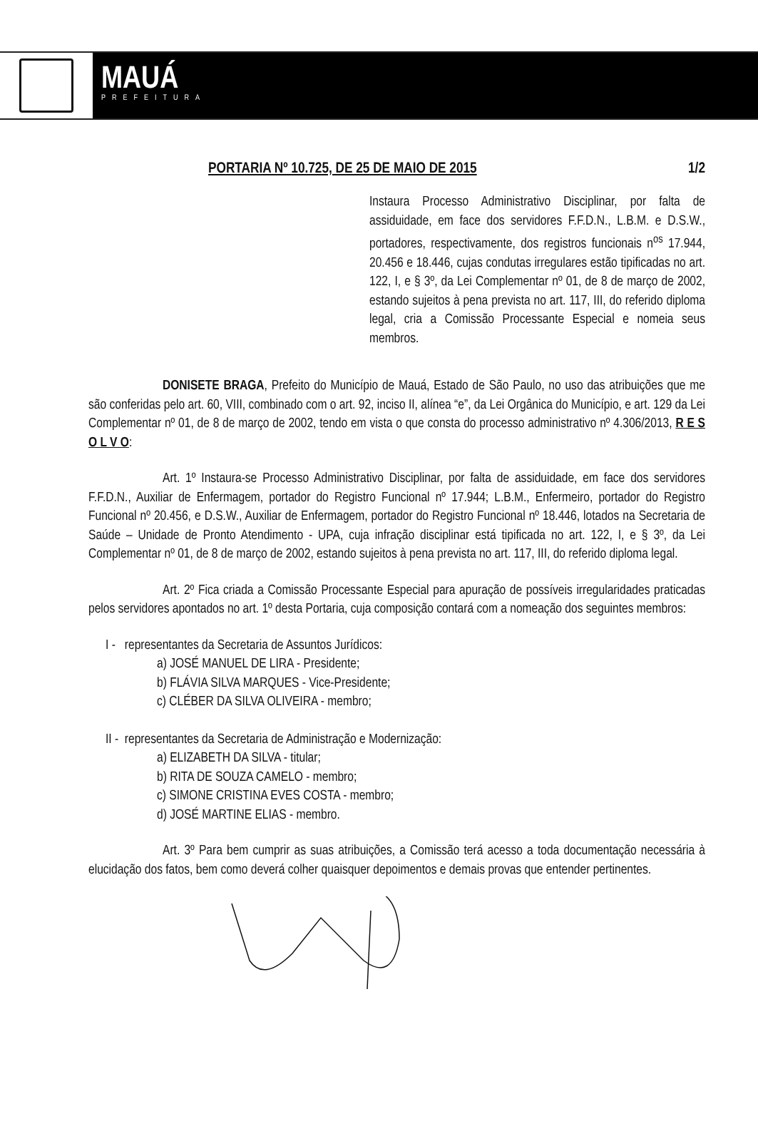MAUÁ
PREFEITURA
PORTARIA Nº 10.725, DE 25 DE MAIO DE 2015 1/2
Instaura Processo Administrativo Disciplinar, por falta de assiduidade, em face dos servidores F.F.D.N., L.B.M. e D.S.W., portadores, respectivamente, dos registros funcionais n<sup>os</sup> 17.944, 20.456 e 18.446, cujas condutas irregulares estão tipificadas no art. 122, I, e § 3º, da Lei Complementar nº 01, de 8 de março de 2002, estando sujeitos à pena prevista no art. 117, III, do referido diploma legal, cria a Comissão Processante Especial e nomeia seus membros.
DONISETE BRAGA, Prefeito do Município de Mauá, Estado de São Paulo, no uso das atribuições que me são conferidas pelo art. 60, VIII, combinado com o art. 92, inciso II, alínea “e”, da Lei Orgânica do Município, e art. 129 da Lei Complementar nº 01, de 8 de março de 2002, tendo em vista o que consta do processo administrativo nº 4.306/2013, R E S O L V O:
Art. 1º Instaura-se Processo Administrativo Disciplinar, por falta de assiduidade, em face dos servidores F.F.D.N., Auxiliar de Enfermagem, portador do Registro Funcional nº 17.944; L.B.M., Enfermeiro, portador do Registro Funcional nº 20.456, e D.S.W., Auxiliar de Enfermagem, portador do Registro Funcional nº 18.446, lotados na Secretaria de Saúde – Unidade de Pronto Atendimento - UPA, cuja infração disciplinar está tipificada no art. 122, I, e § 3º, da Lei Complementar nº 01, de 8 de março de 2002, estando sujeitos à pena prevista no art. 117, III, do referido diploma legal.
Art. 2º Fica criada a Comissão Processante Especial para apuração de possíveis irregularidades praticadas pelos servidores apontados no art. 1º desta Portaria, cuja composição contará com a nomeação dos seguintes membros:
I - representantes da Secretaria de Assuntos Jurídicos:
a) JOSÉ MANUEL DE LIRA - Presidente;
b) FLÁVIA SILVA MARQUES - Vice-Presidente;
c) CLÉBER DA SILVA OLIVEIRA - membro;
II - representantes da Secretaria de Administração e Modernização:
a) ELIZABETH DA SILVA - titular;
b) RITA DE SOUZA CAMELO - membro;
c) SIMONE CRISTINA EVES COSTA - membro;
d) JOSÉ MARTINE ELIAS - membro.
Art. 3º Para bem cumprir as suas atribuições, a Comissão terá acesso a toda documentação necessária à elucidação dos fatos, bem como deverá colher quaisquer depoimentos e demais provas que entender pertinentes.